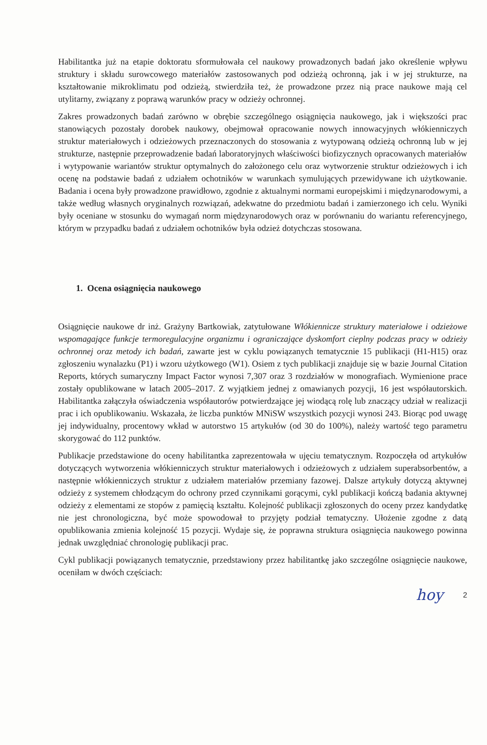Habilitantka już na etapie doktoratu sformułowała cel naukowy prowadzonych badań jako określenie wpływu struktury i składu surowcowego materiałów zastosowanych pod odzieżą ochronną, jak i w jej strukturze, na kształtowanie mikroklimatu pod odzieżą, stwierdziła też, że prowadzone przez nią prace naukowe mają cel utylitarny, związany z poprawą warunków pracy w odzieży ochronnej.
Zakres prowadzonych badań zarówno w obrębie szczególnego osiągnięcia naukowego, jak i większości prac stanowiących pozostały dorobek naukowy, obejmował opracowanie nowych innowacyjnych włókienniczych struktur materiałowych i odzieżowych przeznaczonych do stosowania z wytypowaną odzieżą ochronną lub w jej strukturze, następnie przeprowadzenie badań laboratoryjnych właściwości biofizycznych opracowanych materiałów i wytypowanie wariantów struktur optymalnych do założonego celu oraz wytworzenie struktur odzieżowych i ich ocenę na podstawie badań z udziałem ochotników w warunkach symulujących przewidywane ich użytkowanie. Badania i ocena były prowadzone prawidłowo, zgodnie z aktualnymi normami europejskimi i międzynarodowymi, a także według własnych oryginalnych rozwiązań, adekwatne do przedmiotu badań i zamierzonego ich celu. Wyniki były oceniane w stosunku do wymagań norm międzynarodowych oraz w porównaniu do wariantu referencyjnego, którym w przypadku badań z udziałem ochotników była odzież dotychczas stosowana.
1. Ocena osiągnięcia naukowego
Osiągnięcie naukowe dr inż. Grażyny Bartkowiak, zatytułowane Włókiennicze struktury materiałowe i odzieżowe wspomagające funkcje termoregulacyjne organizmu i ograniczające dyskomfort cieplny podczas pracy w odzieży ochronnej oraz metody ich badań, zawarte jest w cyklu powiązanych tematycznie 15 publikacji (H1-H15) oraz zgłoszeniu wynalazku (P1) i wzoru użytkowego (W1). Osiem z tych publikacji znajduje się w bazie Journal Citation Reports, których sumaryczny Impact Factor wynosi 7,307 oraz 3 rozdziałów w monografiach. Wymienione prace zostały opublikowane w latach 2005–2017. Z wyjątkiem jednej z omawianych pozycji, 16 jest współautorskich. Habilitantka załączyła oświadczenia współautorów potwierdzające jej wiodącą rolę lub znaczący udział w realizacji prac i ich opublikowaniu. Wskazała, że liczba punktów MNiSW wszystkich pozycji wynosi 243. Biorąc pod uwagę jej indywidualny, procentowy wkład w autorstwo 15 artykułów (od 30 do 100%), należy wartość tego parametru skorygować do 112 punktów.
Publikacje przedstawione do oceny habilitantka zaprezentowała w ujęciu tematycznym. Rozpoczęła od artykułów dotyczących wytworzenia włókienniczych struktur materiałowych i odzieżowych z udziałem superabsorbentów, a następnie włókienniczych struktur z udziałem materiałów przemiany fazowej. Dalsze artykuły dotyczą aktywnej odzieży z systemem chłodzącym do ochrony przed czynnikami gorącymi, cykl publikacji kończą badania aktywnej odzieży z elementami ze stopów z pamięcią kształtu. Kolejność publikacji zgłoszonych do oceny przez kandydatkę nie jest chronologiczna, być może spowodował to przyjęty podział tematyczny. Ułożenie zgodne z datą opublikowania zmienia kolejność 15 pozycji. Wydaje się, że poprawna struktura osiągnięcia naukowego powinna jednak uwzględniać chronologię publikacji prac.
Cykl publikacji powiązanych tematycznie, przedstawiony przez habilitantkę jako szczególne osiągnięcie naukowe, oceniłam w dwóch częściach:
hoy 2